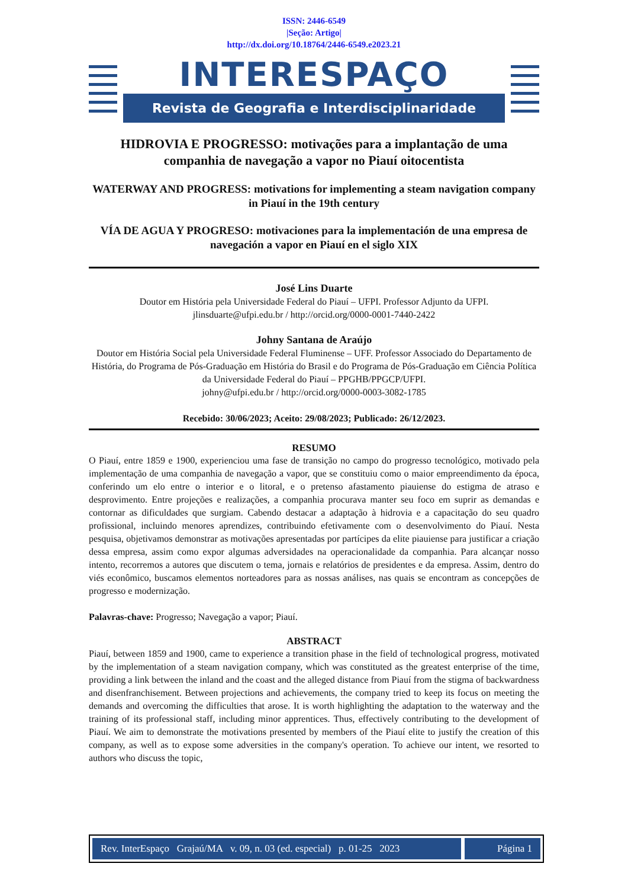ISSN: 2446-6549
|Seção: Artigo|
http://dx.doi.org/10.18764/2446-6549.e2023.21
INTERESPAÇO
Revista de Geografia e Interdisciplinaridade
HIDROVIA E PROGRESSO: motivações para a implantação de uma companhia de navegação a vapor no Piauí oitocentista
WATERWAY AND PROGRESS: motivations for implementing a steam navigation company in Piauí in the 19th century
VÍA DE AGUA Y PROGRESO: motivaciones para la implementación de una empresa de navegación a vapor en Piauí en el siglo XIX
José Lins Duarte
Doutor em História pela Universidade Federal do Piauí – UFPI. Professor Adjunto da UFPI.
jlinsduarte@ufpi.edu.br / http://orcid.org/0000-0001-7440-2422
Johny Santana de Araújo
Doutor em História Social pela Universidade Federal Fluminense – UFF. Professor Associado do Departamento de História, do Programa de Pós-Graduação em História do Brasil e do Programa de Pós-Graduação em Ciência Política da Universidade Federal do Piauí – PPGHB/PPGCP/UFPI.
johny@ufpi.edu.br / http://orcid.org/0000-0003-3082-1785
Recebido: 30/06/2023; Aceito: 29/08/2023; Publicado: 26/12/2023.
RESUMO
O Piauí, entre 1859 e 1900, experienciou uma fase de transição no campo do progresso tecnológico, motivado pela implementação de uma companhia de navegação a vapor, que se constituiu como o maior empreendimento da época, conferindo um elo entre o interior e o litoral, e o pretenso afastamento piauiense do estigma de atraso e desprovimento. Entre projeções e realizações, a companhia procurava manter seu foco em suprir as demandas e contornar as dificuldades que surgiam. Cabendo destacar a adaptação à hidrovia e a capacitação do seu quadro profissional, incluindo menores aprendizes, contribuindo efetivamente com o desenvolvimento do Piauí. Nesta pesquisa, objetivamos demonstrar as motivações apresentadas por partícipes da elite piauiense para justificar a criação dessa empresa, assim como expor algumas adversidades na operacionalidade da companhia. Para alcançar nosso intento, recorremos a autores que discutem o tema, jornais e relatórios de presidentes e da empresa. Assim, dentro do viés econômico, buscamos elementos norteadores para as nossas análises, nas quais se encontram as concepções de progresso e modernização.
Palavras-chave: Progresso; Navegação a vapor; Piauí.
ABSTRACT
Piauí, between 1859 and 1900, came to experience a transition phase in the field of technological progress, motivated by the implementation of a steam navigation company, which was constituted as the greatest enterprise of the time, providing a link between the inland and the coast and the alleged distance from Piauí from the stigma of backwardness and disenfranchisement. Between projections and achievements, the company tried to keep its focus on meeting the demands and overcoming the difficulties that arose. It is worth highlighting the adaptation to the waterway and the training of its professional staff, including minor apprentices. Thus, effectively contributing to the development of Piauí. We aim to demonstrate the motivations presented by members of the Piauí elite to justify the creation of this company, as well as to expose some adversities in the company's operation. To achieve our intent, we resorted to authors who discuss the topic,
Rev. InterEspaço Grajaú/MA v. 09, n. 03 (ed. especial) p. 01-25 2023
Página 1